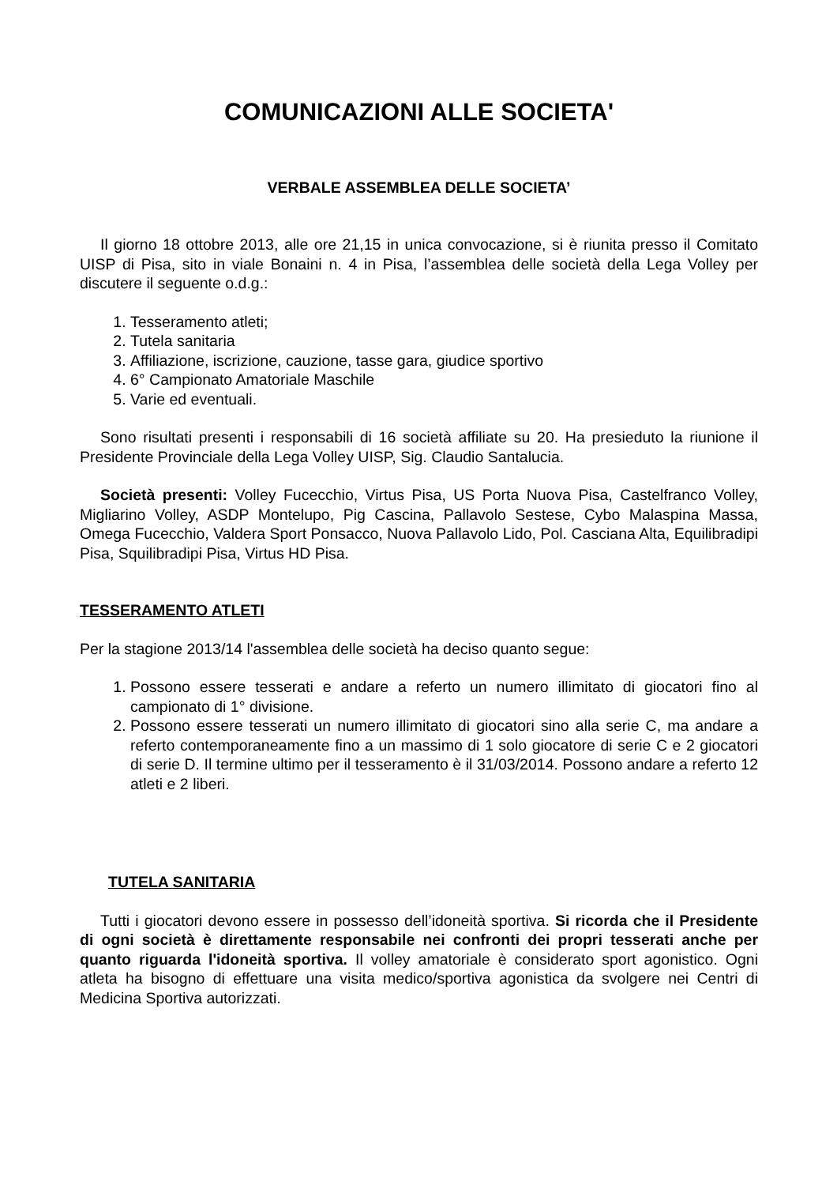COMUNICAZIONI ALLE SOCIETA'
VERBALE ASSEMBLEA DELLE SOCIETA’
Il giorno 18 ottobre 2013, alle ore 21,15 in unica convocazione, si è riunita presso il Comitato UISP di Pisa, sito in viale Bonaini n. 4 in Pisa, l’assemblea delle società della Lega Volley per discutere il seguente o.d.g.:
1. Tesseramento atleti;
2. Tutela sanitaria
3. Affiliazione, iscrizione, cauzione, tasse gara, giudice sportivo
4. 6° Campionato Amatoriale Maschile
5. Varie ed eventuali.
Sono risultati presenti i responsabili di 16 società affiliate su 20. Ha presieduto la riunione il Presidente Provinciale della Lega Volley UISP, Sig. Claudio Santalucia.
Società presenti: Volley Fucecchio, Virtus Pisa, US Porta Nuova Pisa, Castelfranco Volley, Migliarino Volley, ASDP Montelupo, Pig Cascina, Pallavolo Sestese, Cybo Malaspina Massa, Omega Fucecchio, Valdera Sport Ponsacco, Nuova Pallavolo Lido, Pol. Casciana Alta, Equilibradipi Pisa, Squilibradipi Pisa, Virtus HD Pisa.
TESSERAMENTO ATLETI
Per la stagione 2013/14 l'assemblea delle società ha deciso quanto segue:
1. Possono essere tesserati e andare a referto un numero illimitato di giocatori fino al campionato di 1° divisione.
2. Possono essere tesserati un numero illimitato di giocatori sino alla serie C, ma andare a referto contemporaneamente fino a un massimo di 1 solo giocatore di serie C e 2 giocatori di serie D. Il termine ultimo per il tesseramento è il 31/03/2014. Possono andare a referto 12 atleti e 2 liberi.
TUTELA SANITARIA
Tutti i giocatori devono essere in possesso dell’idoneità sportiva. Si ricorda che il Presidente di ogni società è direttamente responsabile nei confronti dei propri tesserati anche per quanto riguarda l'idoneità sportiva. Il volley amatoriale è considerato sport agonistico. Ogni atleta ha bisogno di effettuare una visita medico/sportiva agonistica da svolgere nei Centri di Medicina Sportiva autorizzati.